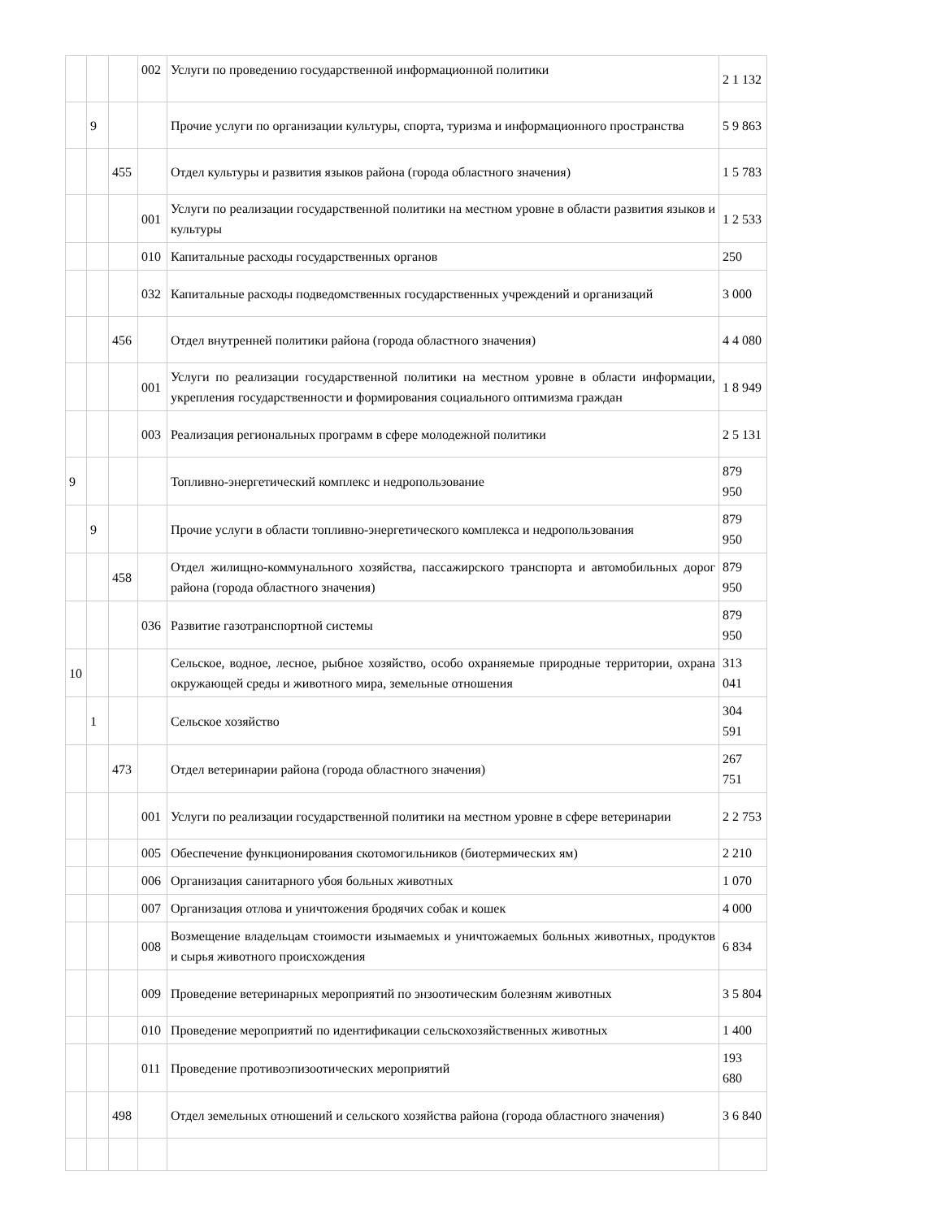| | | | 002 | Услуги по проведению государственной информационной политики | 2 1 132 |
| | 9 | | | Прочие услуги по организации культуры, спорта, туризма и информационного пространства | 5 9 863 |
| | | 455 | | Отдел культуры и развития языков района (города областного значения) | 1 5 783 |
| | | | 001 | Услуги по реализации государственной политики на местном уровне в области развития языков и культуры | 1 2 533 |
| | | | 010 | Капитальные расходы государственных органов | 250 |
| | | | 032 | Капитальные расходы подведомственных государственных учреждений и организаций | 3 000 |
| | | 456 | | Отдел внутренней политики района (города областного значения) | 4 4 080 |
| | | | 001 | Услуги по реализации государственной политики на местном уровне в области информации, укрепления государственности и формирования социального оптимизма граждан | 1 8 949 |
| | | | 003 | Реализация региональных программ в сфере молодежной политики | 2 5 131 |
| 9 | | | | Топливно-энергетический комплекс и недропользование | 879 950 |
| | 9 | | | Прочие услуги в области топливно-энергетического комплекса и недропользования | 879 950 |
| | | 458 | | Отдел жилищно-коммунального хозяйства, пассажирского транспорта и автомобильных дорог района (города областного значения) | 879 950 |
| | | | 036 | Развитие газотранспортной системы | 879 950 |
| 10 | | | | Сельское, водное, лесное, рыбное хозяйство, особо охраняемые природные территории, охрана окружающей среды и животного мира, земельные отношения | 313 041 |
| | 1 | | | Сельское хозяйство | 304 591 |
| | | 473 | | Отдел ветеринарии района (города областного значения) | 267 751 |
| | | | 001 | Услуги по реализации государственной политики на местном уровне в сфере ветеринарии | 2 2 753 |
| | | | 005 | Обеспечение функционирования скотомогильников (биотермических ям) | 2 210 |
| | | | 006 | Организация санитарного убоя больных животных | 1 070 |
| | | | 007 | Организация отлова и уничтожения бродячих собак и кошек | 4 000 |
| | | | 008 | Возмещение владельцам стоимости изымаемых и уничтожаемых больных животных, продуктов и сырья животного происхождения | 6 834 |
| | | | 009 | Проведение ветеринарных мероприятий по энзоотическим болезням животных | 3 5 804 |
| | | | 010 | Проведение мероприятий по идентификации сельскохозяйственных животных | 1 400 |
| | | | 011 | Проведение противоэпизоотических мероприятий | 193 680 |
| | | 498 | | Отдел земельных отношений и сельского хозяйства района (города областного значения) | 3 6 840 |